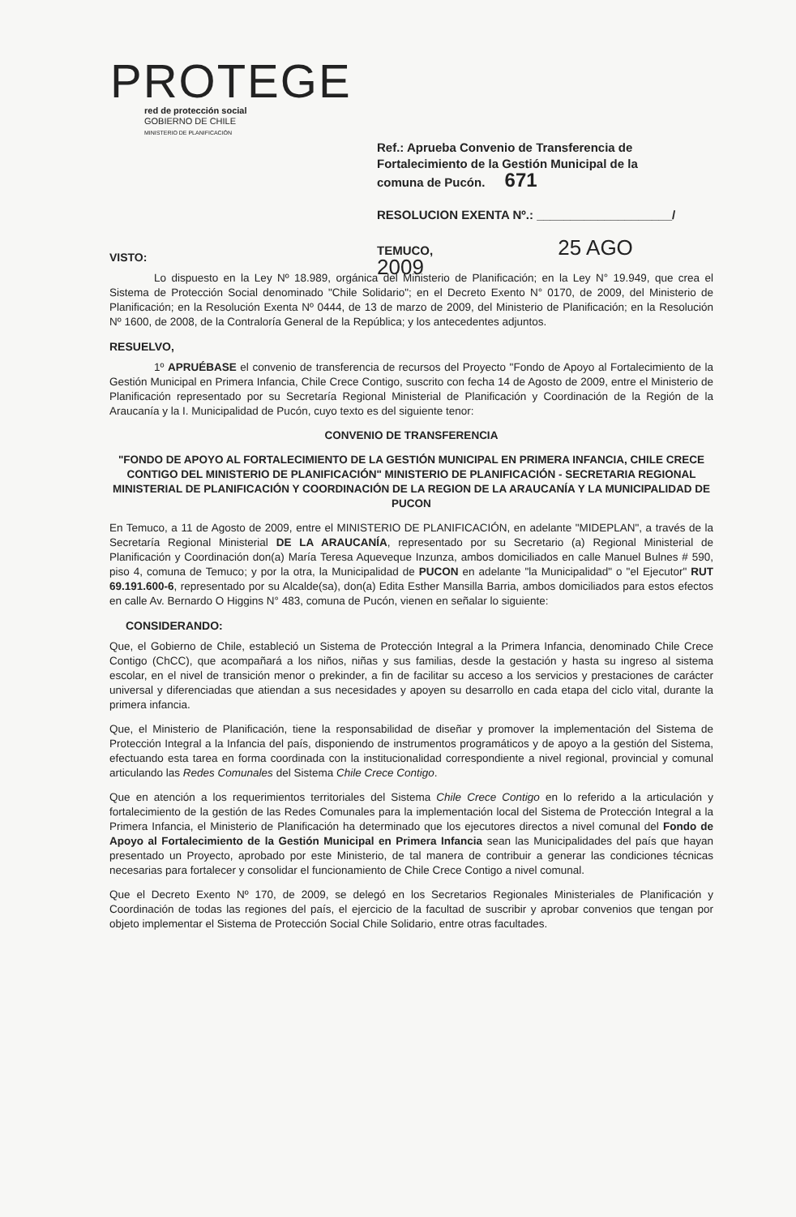PROTEGE
red de protección social
GOBIERNO DE CHILE
MINISTERIO DE PLANIFICACIÓN
Ref.: Aprueba Convenio de Transferencia de Fortalecimiento de la Gestión Municipal de la comuna de Pucón. 671
RESOLUCION EXENTA Nº.: ____________________/
TEMUCO, 25 AGO 2009
VISTO:
Lo dispuesto en la Ley Nº 18.989, orgánica del Ministerio de Planificación; en la Ley N° 19.949, que crea el Sistema de Protección Social denominado "Chile Solidario"; en el Decreto Exento N° 0170, de 2009, del Ministerio de Planificación; en la Resolución Exenta Nº 0444, de 13 de marzo de 2009, del Ministerio de Planificación; en la Resolución Nº 1600, de 2008, de la Contraloría General de la República; y los antecedentes adjuntos.
RESUELVO,
1º APRUÉBASE el convenio de transferencia de recursos del Proyecto "Fondo de Apoyo al Fortalecimiento de la Gestión Municipal en Primera Infancia, Chile Crece Contigo, suscrito con fecha 14 de Agosto de 2009, entre el Ministerio de Planificación representado por su Secretaría Regional Ministerial de Planificación y Coordinación de la Región de la Araucanía y la I. Municipalidad de Pucón, cuyo texto es del siguiente tenor:
CONVENIO DE TRANSFERENCIA
"FONDO DE APOYO AL FORTALECIMIENTO DE LA GESTIÓN MUNICIPAL EN PRIMERA INFANCIA, CHILE CRECE CONTIGO DEL MINISTERIO DE PLANIFICACIÓN" MINISTERIO DE PLANIFICACIÓN - SECRETARIA REGIONAL MINISTERIAL DE PLANIFICACIÓN Y COORDINACIÓN DE LA REGION DE LA ARAUCANÍA Y LA MUNICIPALIDAD DE PUCON
En Temuco, a 11 de Agosto de 2009, entre el MINISTERIO DE PLANIFICACIÓN, en adelante "MIDEPLAN", a través de la Secretaría Regional Ministerial DE LA ARAUCANÍA, representado por su Secretario (a) Regional Ministerial de Planificación y Coordinación don(a) María Teresa Aqueveque Inzunza, ambos domiciliados en calle Manuel Bulnes # 590, piso 4, comuna de Temuco; y por la otra, la Municipalidad de PUCON en adelante "la Municipalidad" o "el Ejecutor" RUT 69.191.600-6, representado por su Alcalde(sa), don(a) Edita Esther Mansilla Barria, ambos domiciliados para estos efectos en calle Av. Bernardo O Higgins N° 483, comuna de Pucón, vienen en señalar lo siguiente:
CONSIDERANDO:
Que, el Gobierno de Chile, estableció un Sistema de Protección Integral a la Primera Infancia, denominado Chile Crece Contigo (ChCC), que acompañará a los niños, niñas y sus familias, desde la gestación y hasta su ingreso al sistema escolar, en el nivel de transición menor o prekinder, a fin de facilitar su acceso a los servicios y prestaciones de carácter universal y diferenciadas que atiendan a sus necesidades y apoyen su desarrollo en cada etapa del ciclo vital, durante la primera infancia.
Que, el Ministerio de Planificación, tiene la responsabilidad de diseñar y promover la implementación del Sistema de Protección Integral a la Infancia del país, disponiendo de instrumentos programáticos y de apoyo a la gestión del Sistema, efectuando esta tarea en forma coordinada con la institucionalidad correspondiente a nivel regional, provincial y comunal articulando las Redes Comunales del Sistema Chile Crece Contigo.
Que en atención a los requerimientos territoriales del Sistema Chile Crece Contigo en lo referido a la articulación y fortalecimiento de la gestión de las Redes Comunales para la implementación local del Sistema de Protección Integral a la Primera Infancia, el Ministerio de Planificación ha determinado que los ejecutores directos a nivel comunal del Fondo de Apoyo al Fortalecimiento de la Gestión Municipal en Primera Infancia sean las Municipalidades del país que hayan presentado un Proyecto, aprobado por este Ministerio, de tal manera de contribuir a generar las condiciones técnicas necesarias para fortalecer y consolidar el funcionamiento de Chile Crece Contigo a nivel comunal.
Que el Decreto Exento Nº 170, de 2009, se delegó en los Secretarios Regionales Ministeriales de Planificación y Coordinación de todas las regiones del país, el ejercicio de la facultad de suscribir y aprobar convenios que tengan por objeto implementar el Sistema de Protección Social Chile Solidario, entre otras facultades.